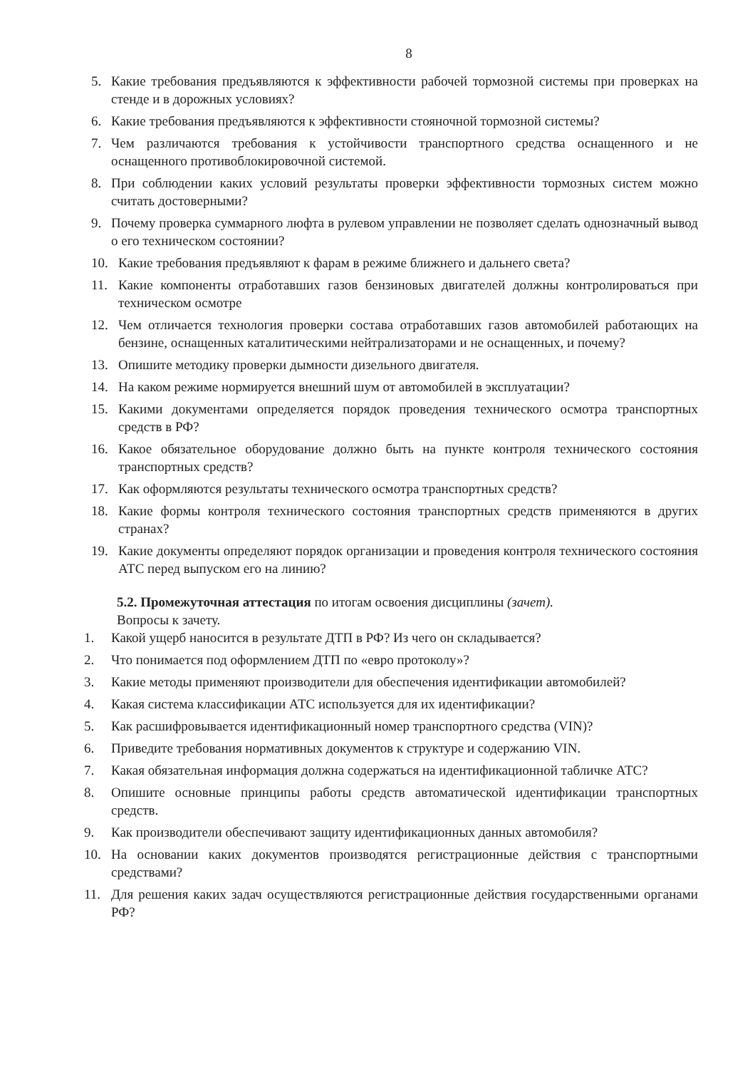8
5. Какие требования предъявляются к эффективности рабочей тормозной системы при проверках на стенде и в дорожных условиях?
6. Какие требования предъявляются к эффективности стояночной тормозной системы?
7. Чем различаются требования к устойчивости транспортного средства оснащенного и не оснащенного противоблокировочной системой.
8. При соблюдении каких условий результаты проверки эффективности тормозных систем можно считать достоверными?
9. Почему проверка суммарного люфта в рулевом управлении не позволяет сделать однозначный вывод о его техническом состоянии?
10. Какие требования предъявляют к фарам в режиме ближнего и дальнего света?
11. Какие компоненты отработавших газов бензиновых двигателей должны контролироваться при техническом осмотре
12. Чем отличается технология проверки состава отработавших газов автомобилей работающих на бензине, оснащенных каталитическими нейтрализаторами и не оснащенных, и почему?
13. Опишите методику проверки дымности дизельного двигателя.
14. На каком режиме нормируется внешний шум от автомобилей в эксплуатации?
15. Какими документами определяется порядок проведения технического осмотра транспортных средств в РФ?
16. Какое обязательное оборудование должно быть на пункте контроля технического состояния транспортных средств?
17. Как оформляются результаты технического осмотра транспортных средств?
18. Какие формы контроля технического состояния транспортных средств применяются в других странах?
19. Какие документы определяют порядок организации и проведения контроля технического состояния АТС перед выпуском его на линию?
5.2. Промежуточная аттестация по итогам освоения дисциплины (зачет).
Вопросы к зачету.
1. Какой ущерб наносится в результате ДТП в РФ? Из чего он складывается?
2. Что понимается под оформлением ДТП по «евро протоколу»?
3. Какие методы применяют производители для обеспечения идентификации автомобилей?
4. Какая система классификации АТС используется для их идентификации?
5. Как расшифровывается идентификационный номер транспортного средства (VIN)?
6. Приведите требования нормативных документов к структуре и содержанию VIN.
7. Какая обязательная информация должна содержаться на идентификационной табличке АТС?
8. Опишите основные принципы работы средств автоматической идентификации транспортных средств.
9. Как производители обеспечивают защиту идентификационных данных автомобиля?
10. На основании каких документов производятся регистрационные действия с транспортными средствами?
11. Для решения каких задач осуществляются регистрационные действия государственными органами РФ?